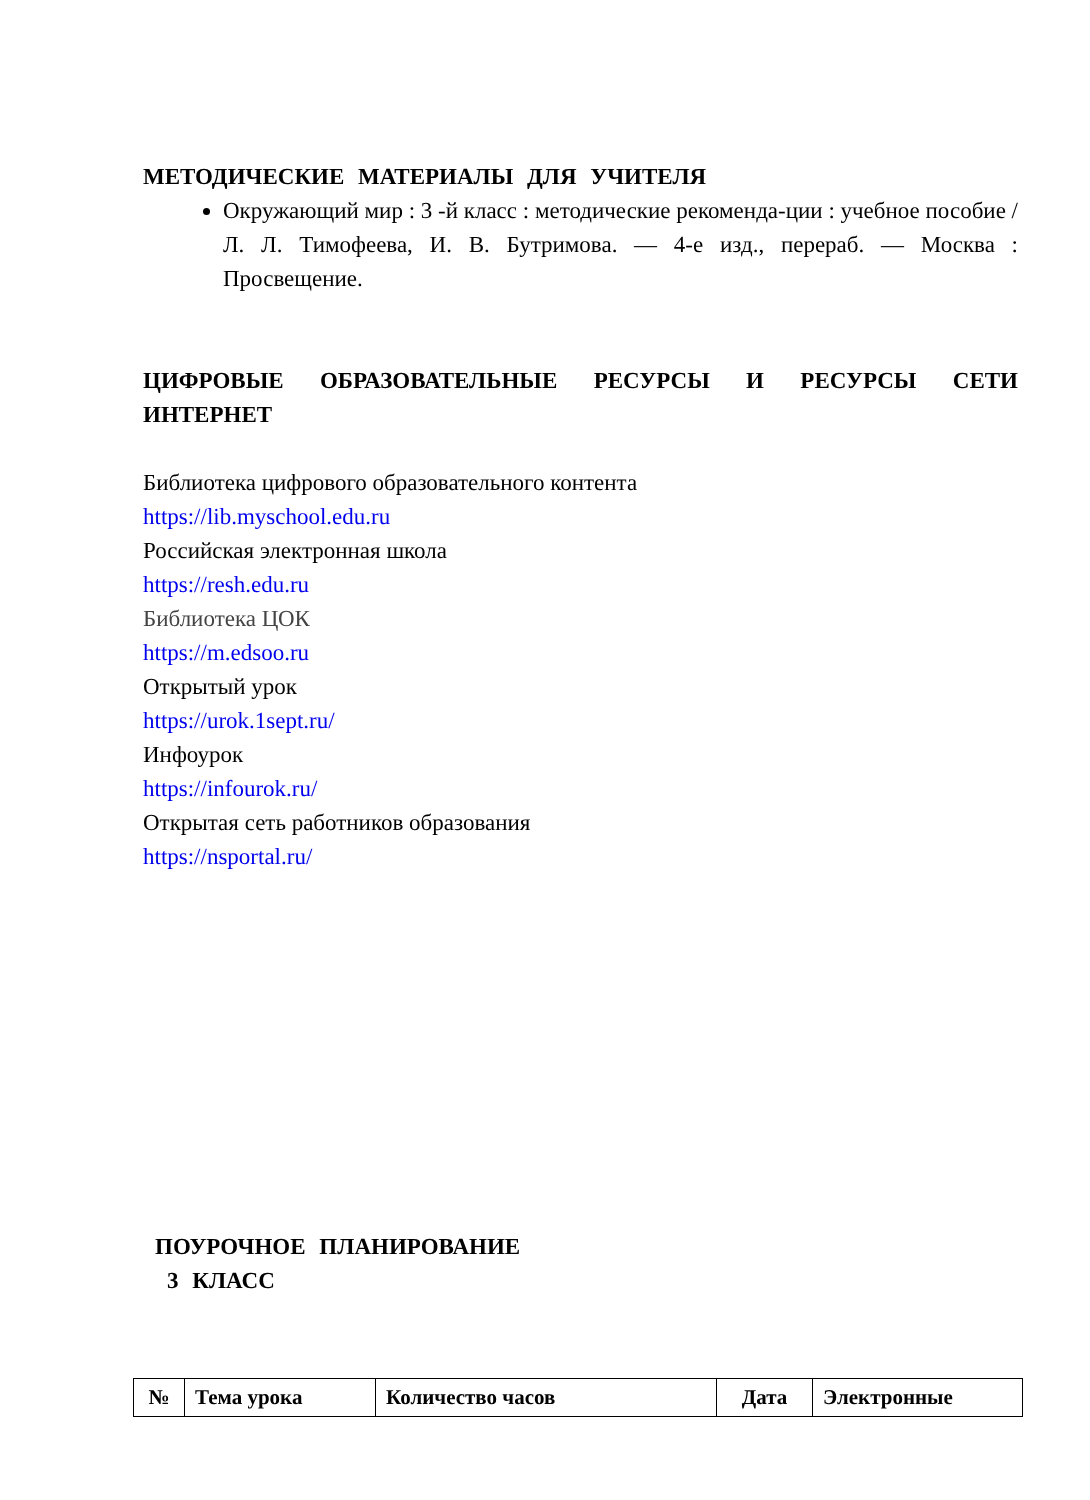МЕТОДИЧЕСКИЕ МАТЕРИАЛЫ ДЛЯ УЧИТЕЛЯ
Окружающий мир : 3 -й класс : методические рекоменда-ции : учебное пособие / Л. Л. Тимофеева, И. В. Бутримова. — 4-е изд., перераб. — Москва : Просвещение.
ЦИФРОВЫЕ ОБРАЗОВАТЕЛЬНЫЕ РЕСУРСЫ И РЕСУРСЫ СЕТИ ИНТЕРНЕТ
Библиотека цифрового образовательного контента
https://lib.myschool.edu.ru
Российская электронная школа
https://resh.edu.ru
Библиотека ЦОК
https://m.edsoo.ru
Открытый урок
https://urok.1sept.ru/
Инфоурок
https://infourok.ru/
Открытая сеть работников образования
https://nsportal.ru/
ПОУРОЧНОЕ ПЛАНИРОВАНИЕ
3 КЛАСС
| № | Тема урока | Количество часов | Дата | Электронные |